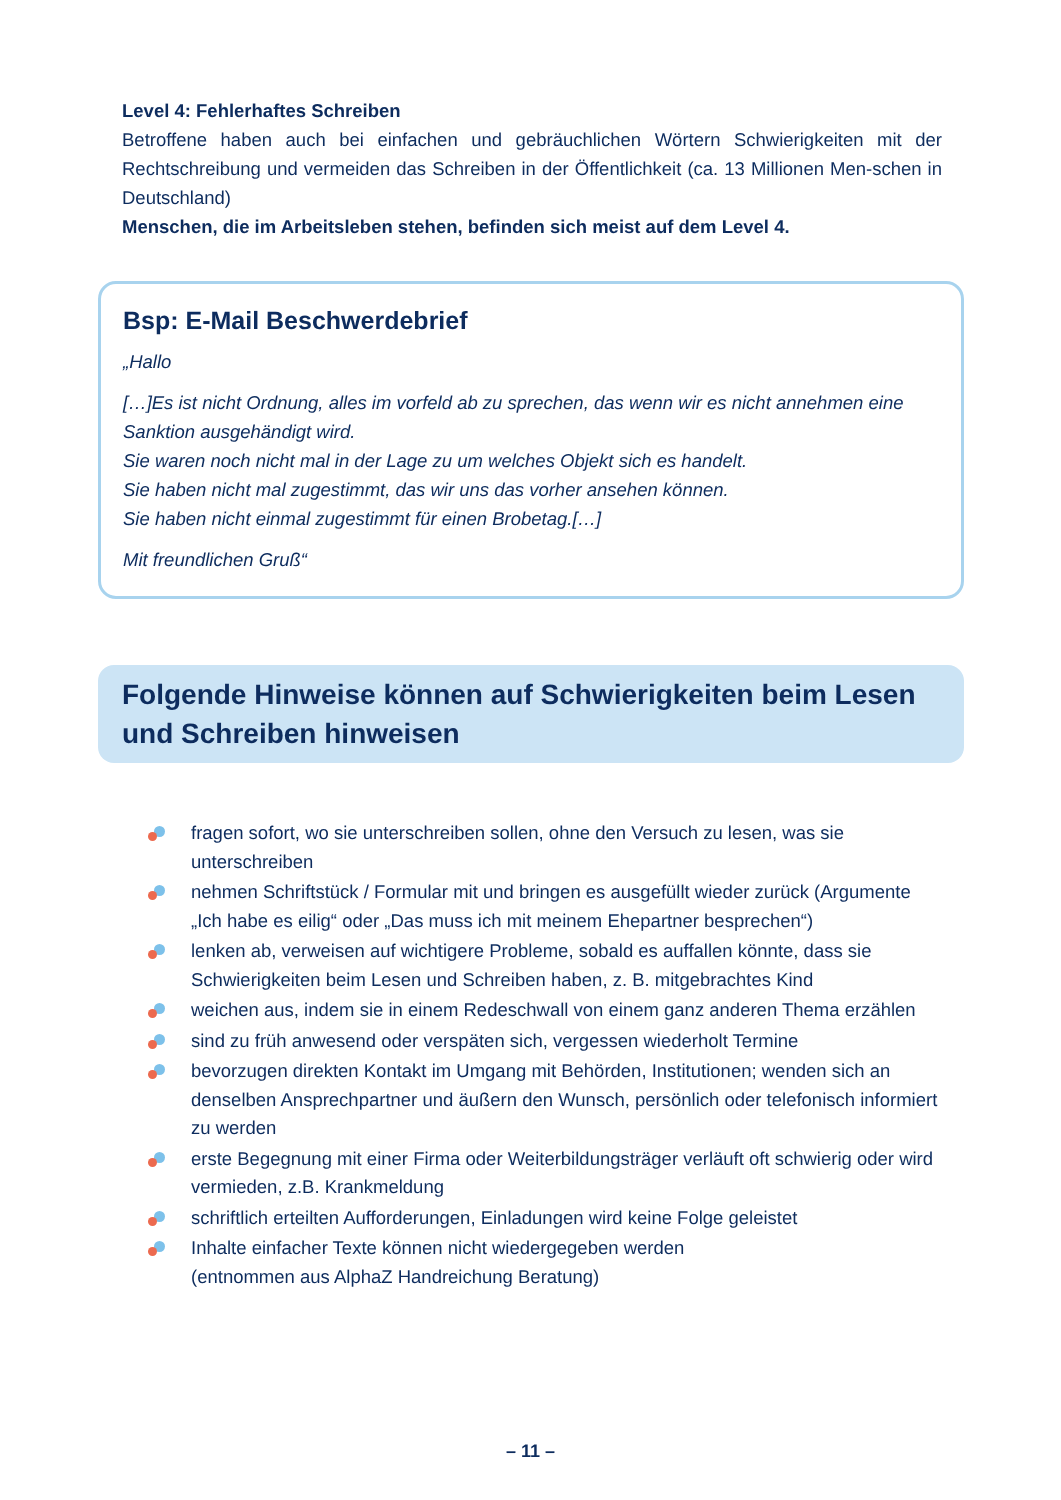Level 4: Fehlerhaftes Schreiben
Betroffene haben auch bei einfachen und gebräuchlichen Wörtern Schwierigkeiten mit der Rechtschreibung und vermeiden das Schreiben in der Öffentlichkeit (ca. 13 Millionen Men-schen in Deutschland)
Menschen, die im Arbeitsleben stehen, befinden sich meist auf dem Level 4.
Bsp: E-Mail Beschwerdebrief
„Hallo
[…]Es ist nicht Ordnung, alles im vorfeld ab zu sprechen, das wenn wir es nicht annehmen eine Sanktion ausgehändigt wird.
Sie waren noch nicht mal in der Lage zu um welches Objekt sich es handelt.
Sie haben nicht mal zugestimmt, das wir uns das vorher ansehen können.
Sie haben nicht einmal zugestimmt für einen Brobetag.[…]
Mit freundlichen Gruß“
Folgende Hinweise können auf Schwierigkeiten beim Lesen und Schreiben hinweisen
fragen sofort, wo sie unterschreiben sollen, ohne den Versuch zu lesen, was sie unterschreiben
nehmen Schriftstück / Formular mit und bringen es ausgefüllt wieder zurück (Argumente „Ich habe es eilig“ oder „Das muss ich mit meinem Ehepartner besprechen“)
lenken ab, verweisen auf wichtigere Probleme, sobald es auffallen könnte, dass sie Schwierigkeiten beim Lesen und Schreiben haben, z. B. mitgebrachtes Kind
weichen aus, indem sie in einem Redeschwall von einem ganz anderen Thema erzählen
sind zu früh anwesend oder verspäten sich, vergessen wiederholt Termine
bevorzugen direkten Kontakt im Umgang mit Behörden, Institutionen; wenden sich an denselben Ansprechpartner und äußern den Wunsch, persönlich oder telefonisch informiert zu werden
erste Begegnung mit einer Firma oder Weiterbildungsträger verläuft oft schwierig oder wird vermieden, z.B. Krankmeldung
schriftlich erteilten Aufforderungen, Einladungen wird keine Folge geleistet
Inhalte einfacher Texte können nicht wiedergegeben werden
(entnommen aus AlphaZ Handreichung Beratung)
– 11 –